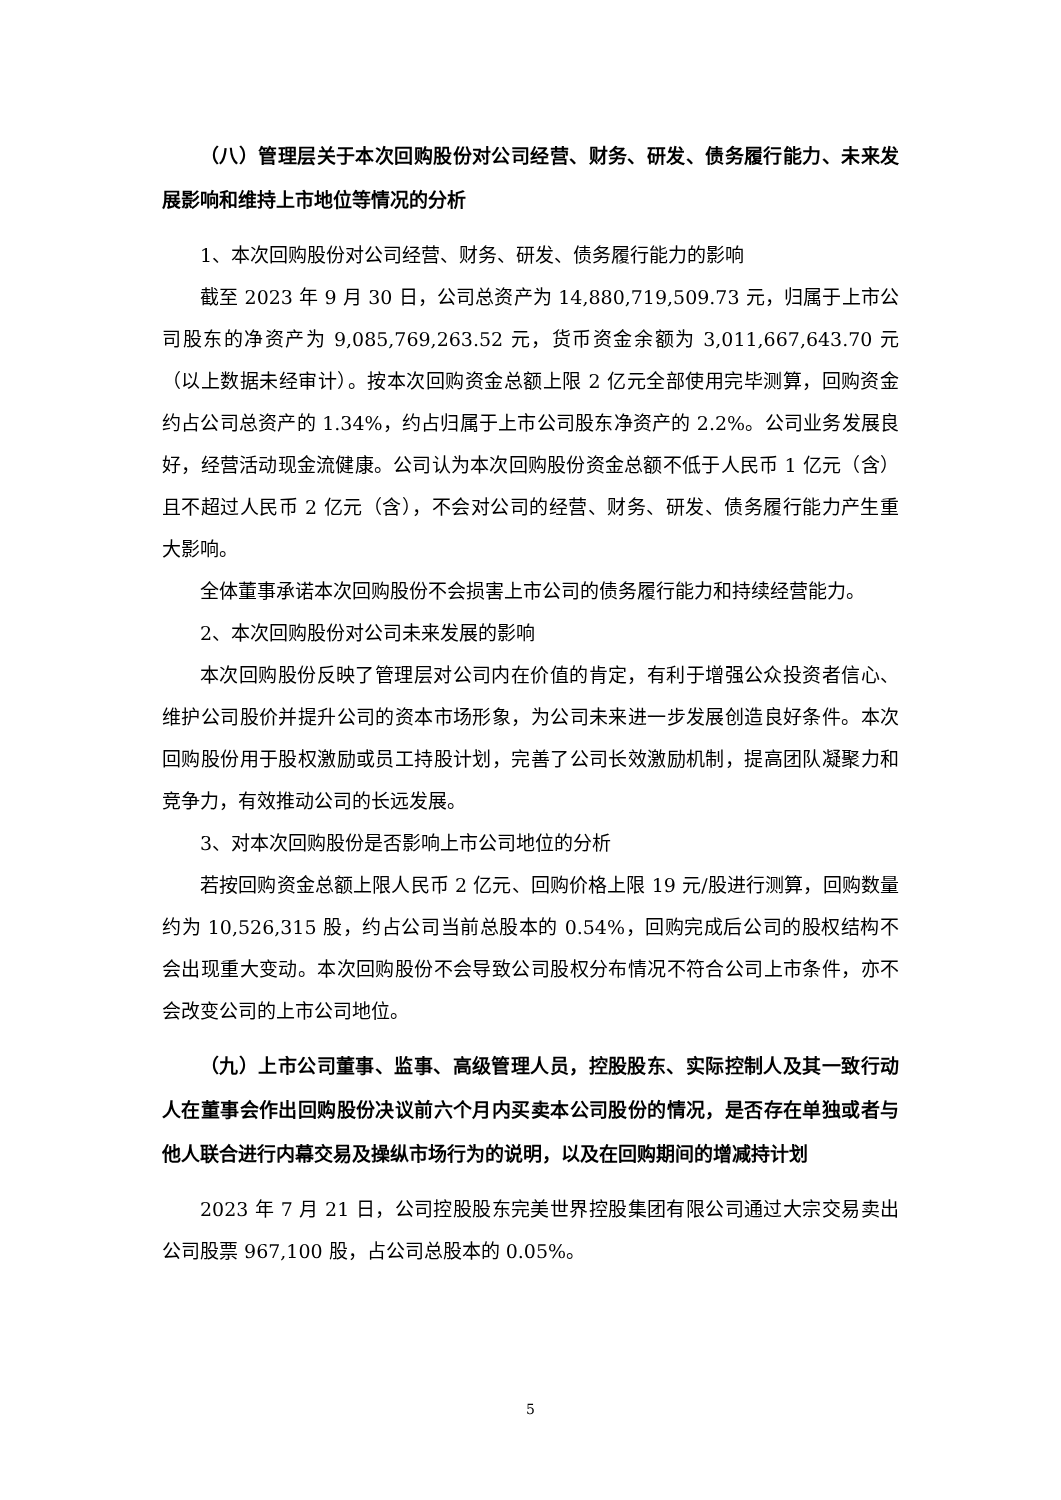（八）管理层关于本次回购股份对公司经营、财务、研发、债务履行能力、未来发展影响和维持上市地位等情况的分析
1、本次回购股份对公司经营、财务、研发、债务履行能力的影响
截至 2023 年 9 月 30 日，公司总资产为 14,880,719,509.73 元，归属于上市公司股东的净资产为 9,085,769,263.52 元，货币资金余额为 3,011,667,643.70 元（以上数据未经审计）。按本次回购资金总额上限 2 亿元全部使用完毕测算，回购资金约占公司总资产的 1.34%，约占归属于上市公司股东净资产的 2.2%。公司业务发展良好，经营活动现金流健康。公司认为本次回购股份资金总额不低于人民币 1 亿元（含）且不超过人民币 2 亿元（含），不会对公司的经营、财务、研发、债务履行能力产生重大影响。
全体董事承诺本次回购股份不会损害上市公司的债务履行能力和持续经营能力。
2、本次回购股份对公司未来发展的影响
本次回购股份反映了管理层对公司内在价值的肯定，有利于增强公众投资者信心、维护公司股价并提升公司的资本市场形象，为公司未来进一步发展创造良好条件。本次回购股份用于股权激励或员工持股计划，完善了公司长效激励机制，提高团队凝聚力和竞争力，有效推动公司的长远发展。
3、对本次回购股份是否影响上市公司地位的分析
若按回购资金总额上限人民币 2 亿元、回购价格上限 19 元/股进行测算，回购数量约为 10,526,315 股，约占公司当前总股本的 0.54%，回购完成后公司的股权结构不会出现重大变动。本次回购股份不会导致公司股权分布情况不符合公司上市条件，亦不会改变公司的上市公司地位。
（九）上市公司董事、监事、高级管理人员，控股股东、实际控制人及其一致行动人在董事会作出回购股份决议前六个月内买卖本公司股份的情况，是否存在单独或者与他人联合进行内幕交易及操纵市场行为的说明，以及在回购期间的增减持计划
2023 年 7 月 21 日，公司控股股东完美世界控股集团有限公司通过大宗交易卖出公司股票 967,100 股，占公司总股本的 0.05%。
5